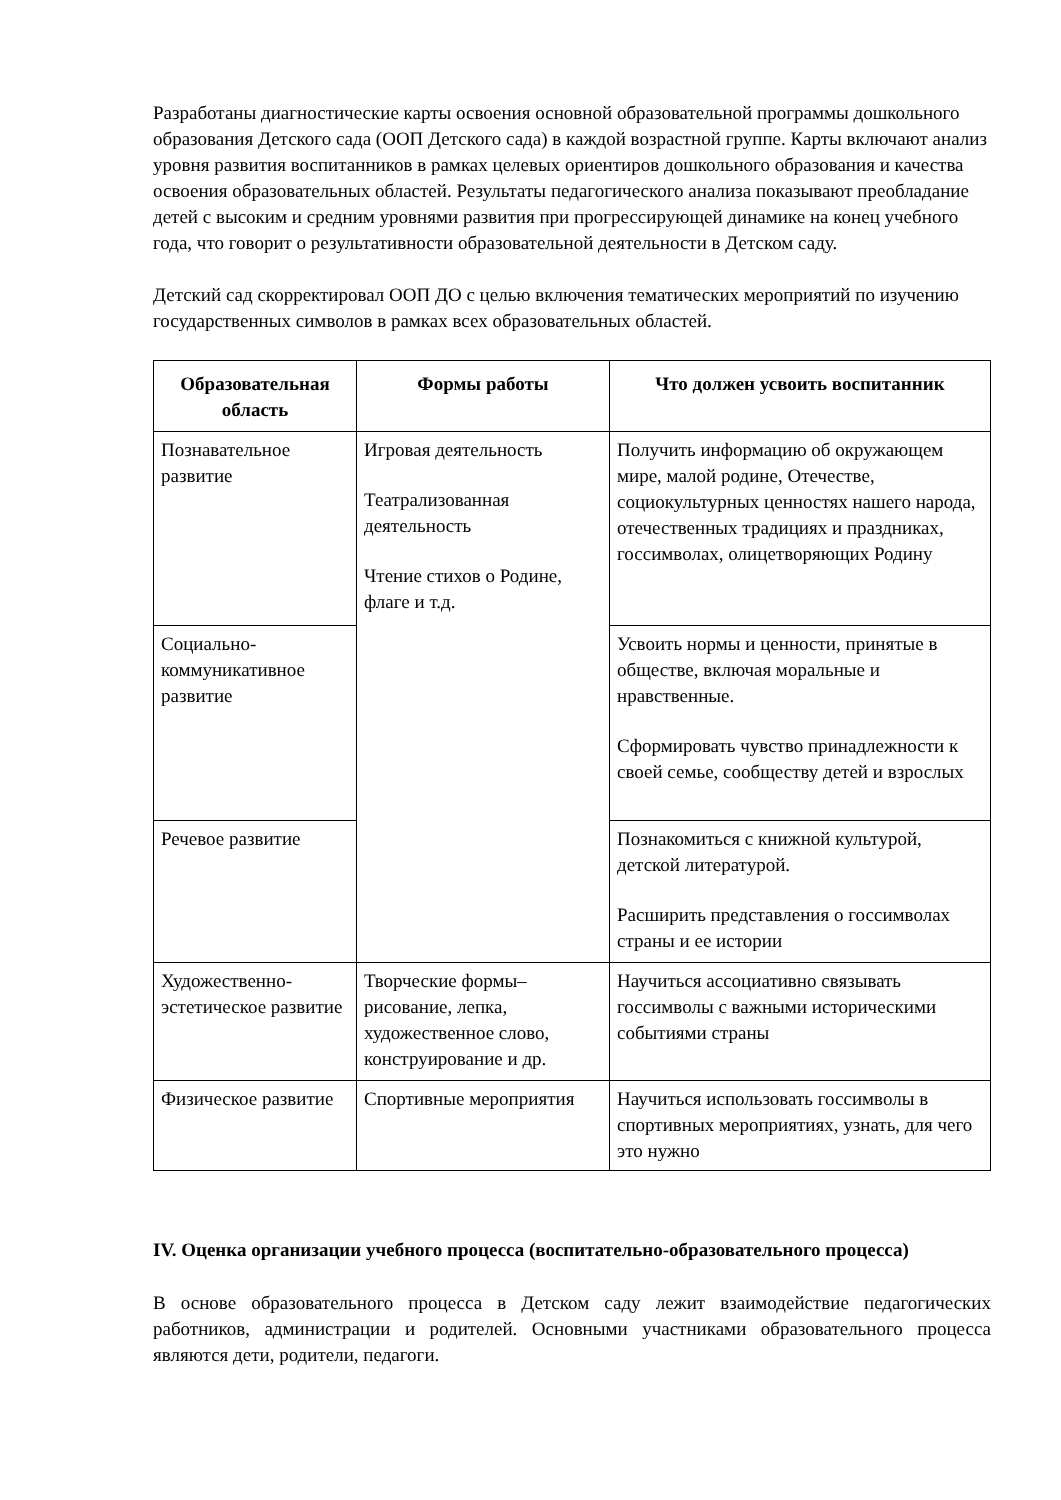Разработаны диагностические карты освоения основной образовательной программы дошкольного образования Детского сада (ООП Детского сада) в каждой возрастной группе. Карты включают анализ уровня развития воспитанников в рамках целевых ориентиров дошкольного образования и качества освоения образовательных областей. Результаты педагогического анализа показывают преобладание детей с высоким и средним уровнями развития при прогрессирующей динамике на конец учебного года, что говорит о результативности образовательной деятельности в Детском саду.
Детский сад скорректировал ООП ДО с целью включения тематических мероприятий по изучению государственных символов в рамках всех образовательных областей.
| Образовательная область | Формы работы | Что должен усвоить воспитанник |
| --- | --- | --- |
| Познавательное развитие | Игровая деятельность Театрализованная деятельность Чтение стихов о Родине, флаге и т.д. | Получить информацию об окружающем мире, малой родине, Отечестве, социокультурных ценностях нашего народа, отечественных традициях и праздниках, госсимволах, олицетворяющих Родину |
| Социально-коммуникативное развитие | | Усвоить нормы и ценности, принятые в обществе, включая моральные и нравственные. Сформировать чувство принадлежности к своей семье, сообществу детей и взрослых |
| Речевое развитие | | Познакомиться с книжной культурой, детской литературой. Расширить представления о госсимволах страны и ее истории |
| Художественно-эстетическое развитие | Творческие формы– рисование, лепка, художественное слово, конструирование и др. | Научиться ассоциативно связывать госсимволы с важными историческими событиями страны |
| Физическое развитие | Спортивные мероприятия | Научиться использовать госсимволы в спортивных мероприятиях, узнать, для чего это нужно |
IV. Оценка организации учебного процесса (воспитательно-образовательного процесса)
В основе образовательного процесса в Детском саду лежит взаимодействие педагогических работников, администрации и родителей. Основными участниками образовательного процесса являются дети, родители, педагоги.